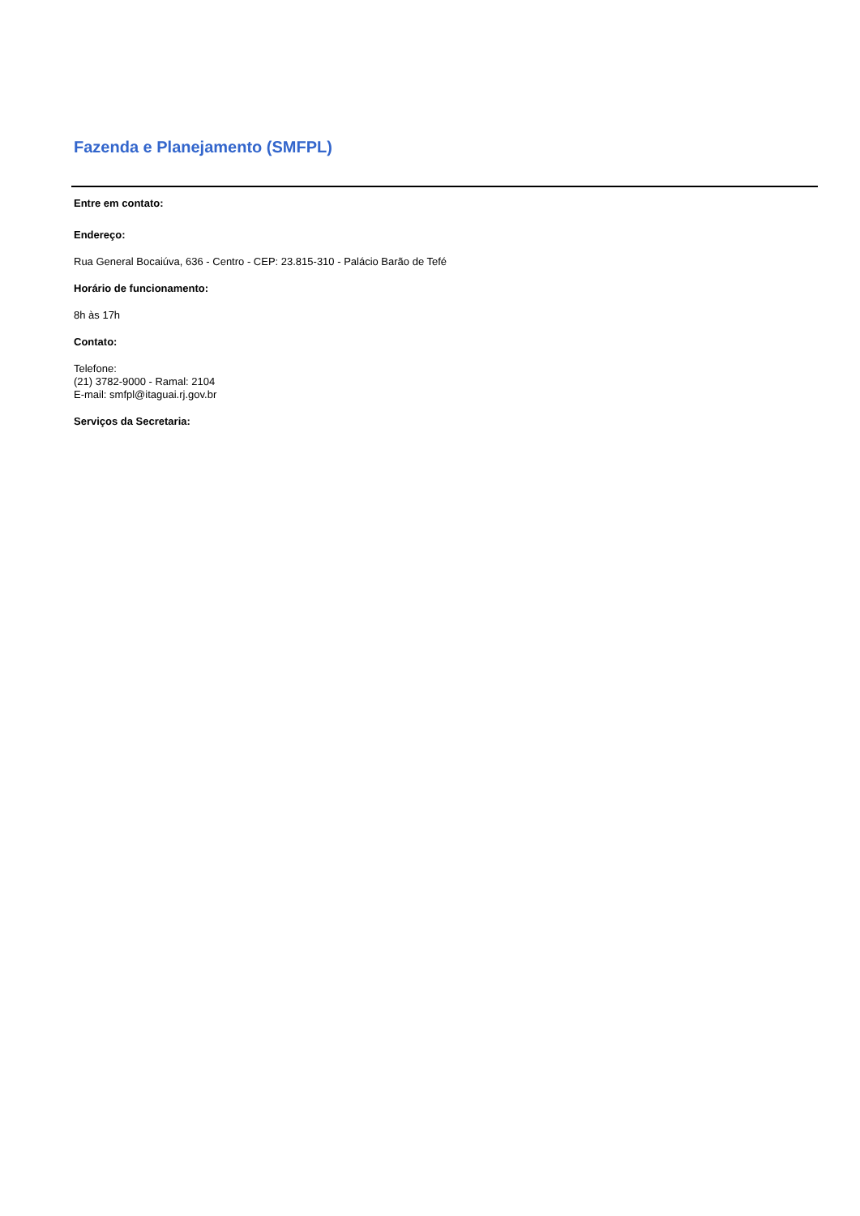Fazenda e Planejamento (SMFPL)
Entre em contato:
Endereço:
Rua General Bocaiúva, 636 - Centro - CEP: 23.815-310 - Palácio Barão de Tefé
Horário de funcionamento:
8h às 17h
Contato:
Telefone:
(21) 3782-9000 - Ramal: 2104
E-mail: smfpl@itaguai.rj.gov.br
Serviços da Secretaria: